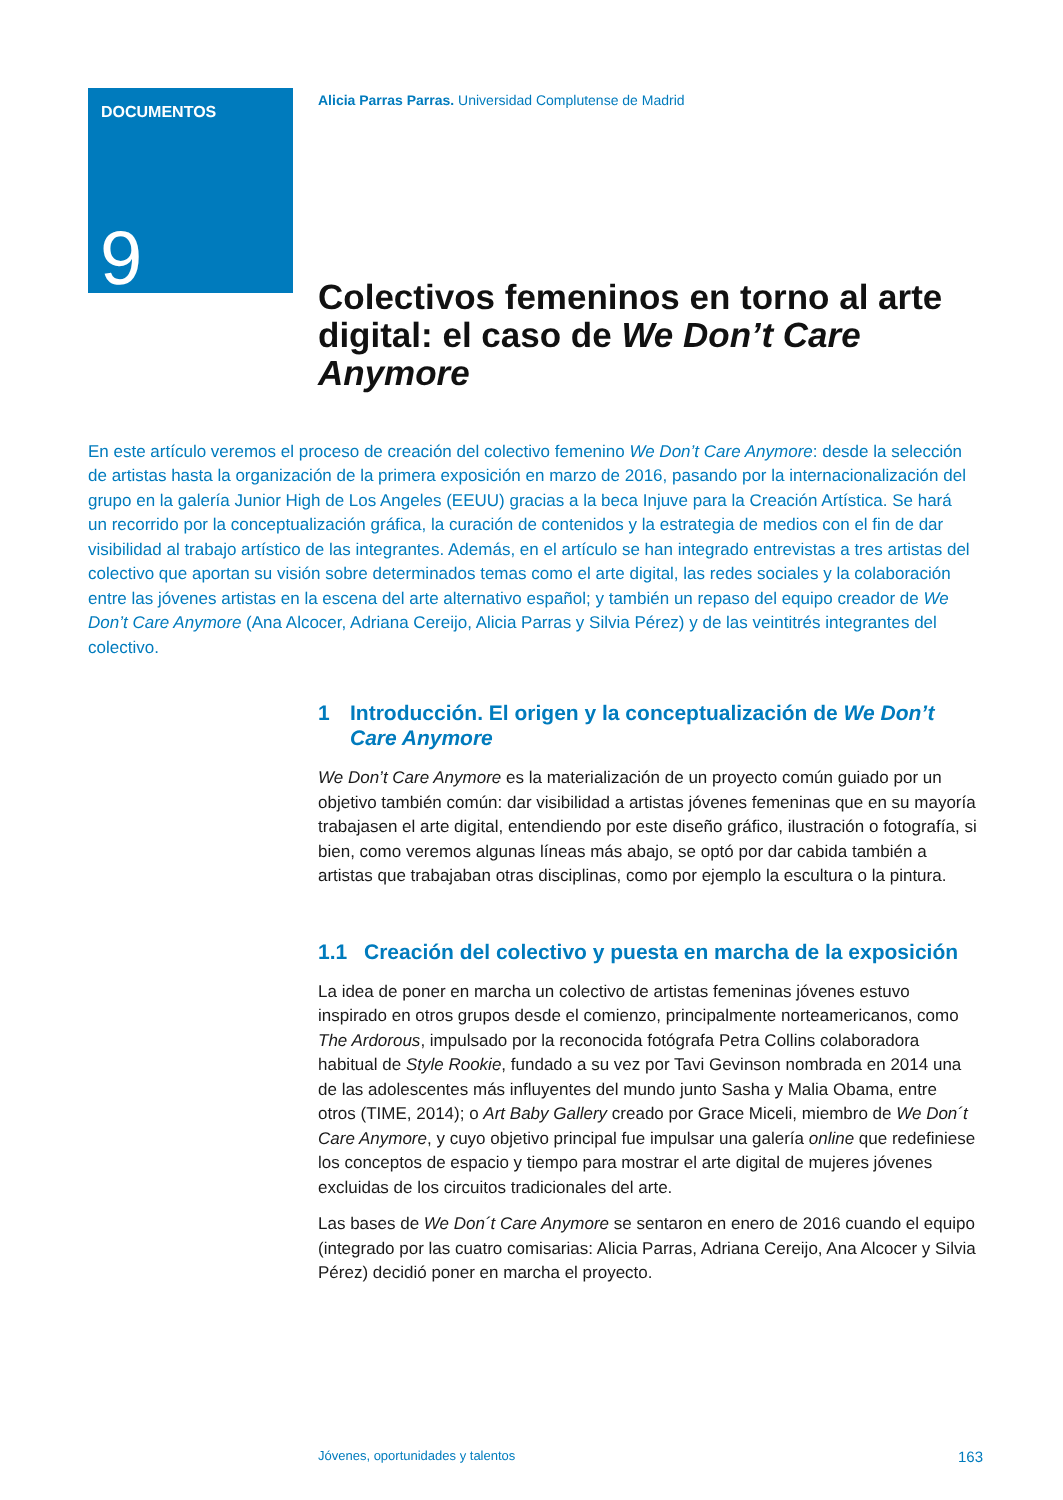DOCUMENTOS
9
Alicia Parras Parras. Universidad Complutense de Madrid
Colectivos femeninos en torno al arte digital: el caso de We Don’t Care Anymore
En este artículo veremos el proceso de creación del colectivo femenino We Don’t Care Anymore: desde la selección de artistas hasta la organización de la primera exposición en marzo de 2016, pasando por la internacionalización del grupo en la galería Junior High de Los Angeles (EEUU) gracias a la beca Injuve para la Creación Artística. Se hará un recorrido por la conceptualización gráfica, la curación de contenidos y la estrategia de medios con el fin de dar visibilidad al trabajo artístico de las integrantes. Además, en el artículo se han integrado entrevistas a tres artistas del colectivo que aportan su visión sobre determinados temas como el arte digital, las redes sociales y la colaboración entre las jóvenes artistas en la escena del arte alternativo español; y también un repaso del equipo creador de We Don’t Care Anymore (Ana Alcocer, Adriana Cereijo, Alicia Parras y Silvia Pérez) y de las veintitrés integrantes del colectivo.
1 Introducción. El origen y la conceptualización de We Don’t Care Anymore
We Don’t Care Anymore es la materialización de un proyecto común guiado por un objetivo también común: dar visibilidad a artistas jóvenes femeninas que en su mayoría trabajasen el arte digital, entendiendo por este diseño gráfico, ilustración o fotografía, si bien, como veremos algunas líneas más abajo, se optó por dar cabida también a artistas que trabajaban otras disciplinas, como por ejemplo la escultura o la pintura.
1.1 Creación del colectivo y puesta en marcha de la exposición
La idea de poner en marcha un colectivo de artistas femeninas jóvenes estuvo inspirado en otros grupos desde el comienzo, principalmente norteamericanos, como The Ardorous, impulsado por la reconocida fotógrafa Petra Collins colaboradora habitual de Style Rookie, fundado a su vez por Tavi Gevinson nombrada en 2014 una de las adolescentes más influyentes del mundo junto Sasha y Malia Obama, entre otros (TIME, 2014); o Art Baby Gallery creado por Grace Miceli, miembro de We Don´t Care Anymore, y cuyo objetivo principal fue impulsar una galería online que redefiniese los conceptos de espacio y tiempo para mostrar el arte digital de mujeres jóvenes excluidas de los circuitos tradicionales del arte.
Las bases de We Don´t Care Anymore se sentaron en enero de 2016 cuando el equipo (integrado por las cuatro comisarias: Alicia Parras, Adriana Cereijo, Ana Alcocer y Silvia Pérez) decidió poner en marcha el proyecto.
Jóvenes, oportunidades y talentos 163